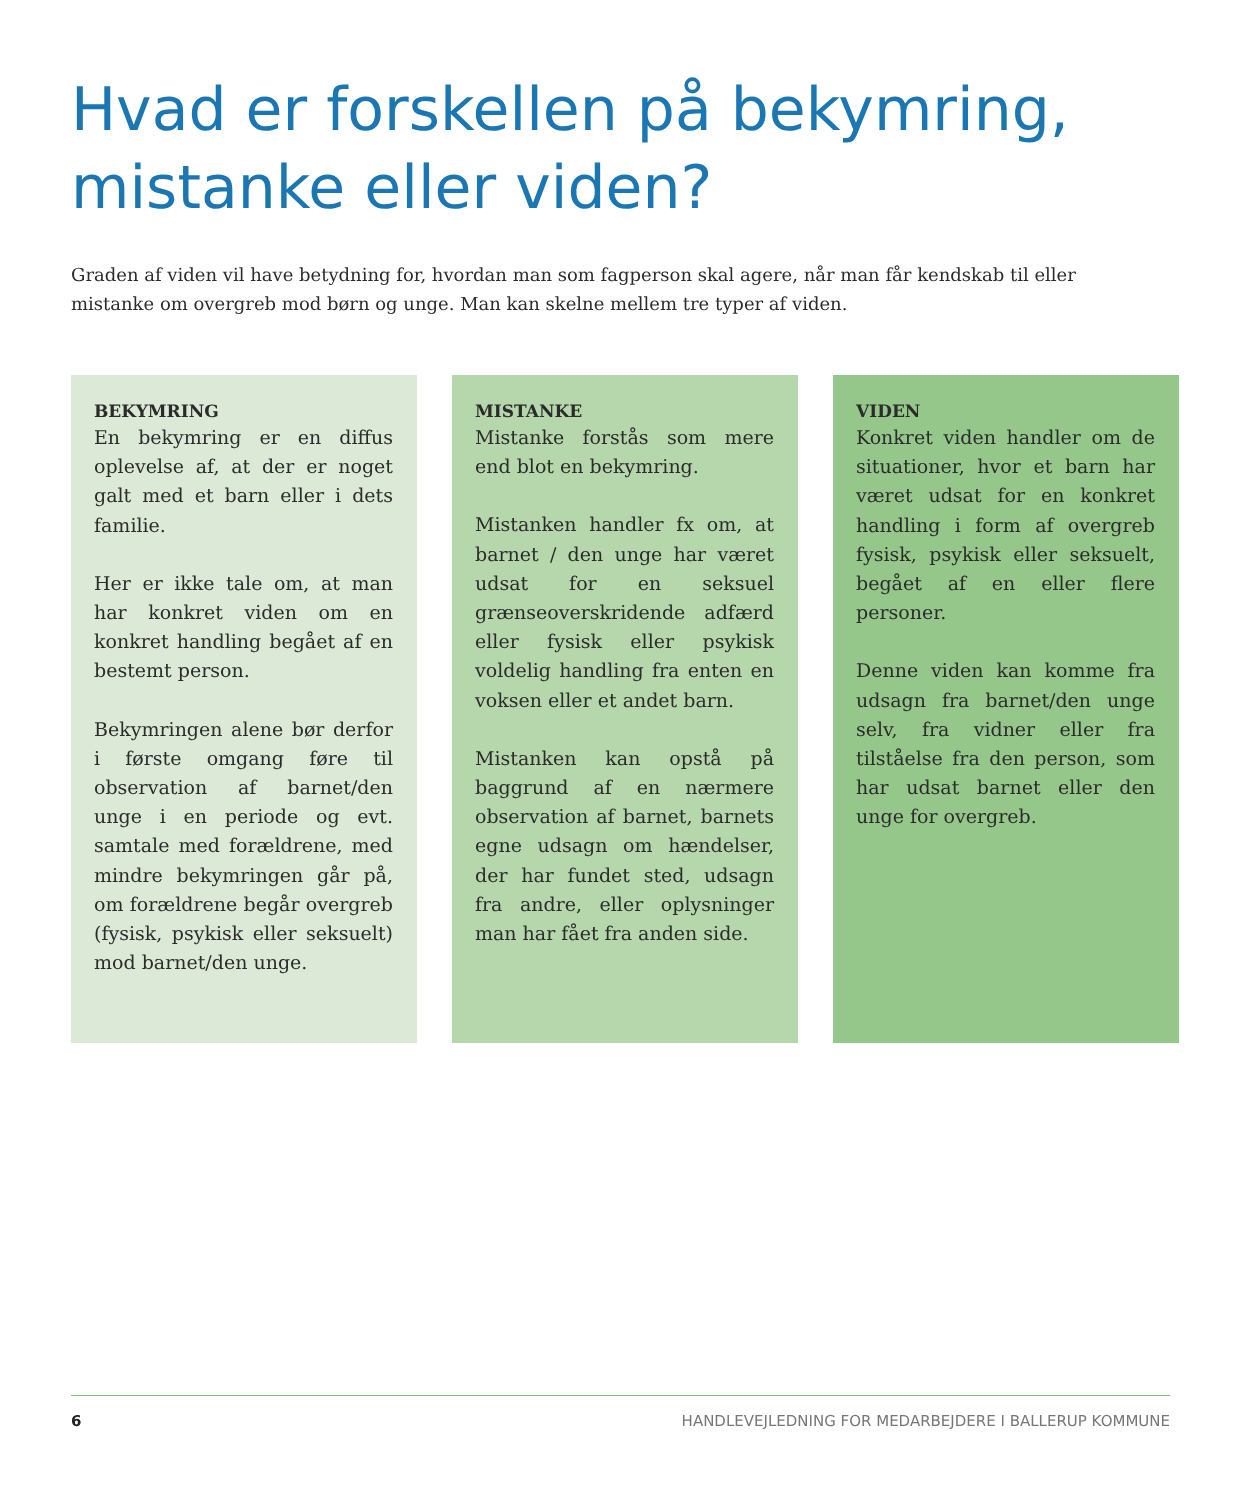Hvad er forskellen på bekymring,
mistanke eller viden?
Graden af viden vil have betydning for, hvordan man som fagperson skal agere, når man får kendskab til eller mistanke om overgreb mod børn og unge. Man kan skelne mellem tre typer af viden.
BEKYMRING
En bekymring er en diffus oplevelse af, at der er noget galt med et barn eller i dets familie.
Her er ikke tale om, at man har konkret viden om en konkret handling begået af en bestemt person.
Bekymringen alene bør derfor i første omgang føre til observation af barnet/den unge i en periode og evt. samtale med forældrene, med mindre bekymringen går på, om forældrene begår overgreb (fysisk, psykisk eller seksuelt) mod barnet/den unge.
MISTANKE
Mistanke forstås som mere end blot en bekymring.
Mistanken handler fx om, at barnet / den unge har været udsat for en seksuel grænseoverskridende adfærd eller fysisk eller psykisk voldelig handling fra enten en voksen eller et andet barn.
Mistanken kan opstå på baggrund af en nærmere observation af barnet, barnets egne udsagn om hændelser, der har fundet sted, udsagn fra andre, eller oplysninger man har fået fra anden side.
VIDEN
Konkret viden handler om de situationer, hvor et barn har været udsat for en konkret handling i form af overgreb fysisk, psykisk eller seksuelt, begået af en eller flere personer.
Denne viden kan komme fra udsagn fra barnet/den unge selv, fra vidner eller fra tilståelse fra den person, som har udsat barnet eller den unge for overgreb.
6 HANDLEVEJLEDNING FOR MEDARBEJDERE I BALLERUP KOMMUNE